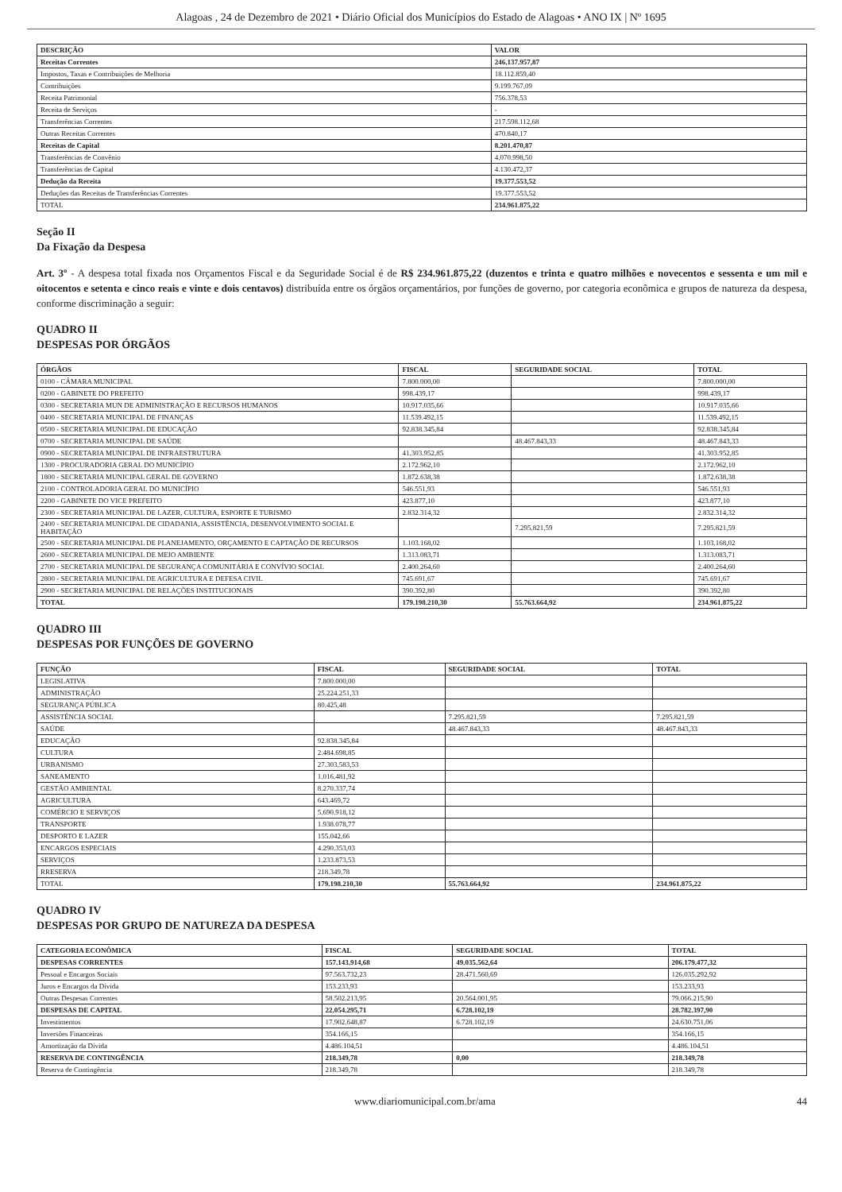Alagoas , 24 de Dezembro de 2021 • Diário Oficial dos Municípios do Estado de Alagoas • ANO IX | Nº 1695
| DESCRIÇÃO | VALOR |
| --- | --- |
| Receitas Correntes | 246.137.957,87 |
| Impostos, Taxas e Contribuições de Melhoria | 18.112.859,40 |
| Contribuições | 9.199.767,09 |
| Receita Patrimonial | 756.378,53 |
| Receita de Serviços | - |
| Transferências Correntes | 217.598.112,68 |
| Outras Receitas Correntes | 470.840,17 |
| Receitas de Capital | 8.201.470,87 |
| Transferências de Convênio | 4.070.998,50 |
| Transferências de Capital | 4.130.472,37 |
| Dedução da Receita | 19.377.553,52 |
| Deduções das Receitas de Transferências Correntes | 19.377.553,52 |
| TOTAL | 234.961.875,22 |
Seção II
Da Fixação da Despesa
Art. 3º - A despesa total fixada nos Orçamentos Fiscal e da Seguridade Social é de R$ 234.961.875,22 (duzentos e trinta e quatro milhões e novecentos e sessenta e um mil e oitocentos e setenta e cinco reais e vinte e dois centavos) distribuída entre os órgãos orçamentários, por funções de governo, por categoria econômica e grupos de natureza da despesa, conforme discriminação a seguir:
QUADRO II
DESPESAS POR ÓRGÃOS
| ÓRGÃOS | FISCAL | SEGURIDADE SOCIAL | TOTAL |
| --- | --- | --- | --- |
| 0100 - CÂMARA MUNICIPAL | 7.800.000,00 | | 7.800.000,00 |
| 0200 - GABINETE DO PREFEITO | 998.439,17 | | 998.439,17 |
| 0300 - SECRETARIA MUN DE ADMINISTRAÇÃO E RECURSOS HUMANOS | 10.917.035,66 | | 10.917.035,66 |
| 0400 - SECRETARIA MUNICIPAL DE FINANÇAS | 11.539.492,15 | | 11.539.492,15 |
| 0500 - SECRETARIA MUNICIPAL DE EDUCAÇÃO | 92.838.345,84 | | 92.838.345,84 |
| 0700 - SECRETARIA MUNICIPAL DE SAÚDE | | 48.467.843,33 | 48.467.843,33 |
| 0900 - SECRETARIA MUNICIPAL DE INFRAESTRUTURA | 41.303.952,85 | | 41.303.952,85 |
| 1300 - PROCURADORIA GERAL DO MUNICÍPIO | 2.172.962,10 | | 2.172.962,10 |
| 1800 - SECRETARIA MUNICIPAL GERAL DE GOVERNO | 1.872.638,38 | | 1.872.638,38 |
| 2100 - CONTROLADORIA GERAL DO MUNICÍPIO | 546.551,93 | | 546.551,93 |
| 2200 - GABINETE DO VICE PREFEITO | 423.877,10 | | 423.877,10 |
| 2300 - SECRETARIA MUNICIPAL DE LAZER, CULTURA, ESPORTE E TURISMO | 2.832.314,32 | | 2.832.314,32 |
| 2400 - SECRETARIA MUNICIPAL DE CIDADANIA, ASSISTÊNCIA, DESENVOLVIMENTO SOCIAL E HABITAÇÃO | | 7.295.821,59 | 7.295.821,59 |
| 2500 - SECRETARIA MUNICIPAL DE PLANEJAMENTO, ORÇAMENTO E CAPTAÇÃO DE RECURSOS | 1.103.168,02 | | 1.103.168,02 |
| 2600 - SECRETARIA MUNICIPAL DE MEIO AMBIENTE | 1.313.083,71 | | 1.313.083,71 |
| 2700 - SECRETARIA MUNICIPAL DE SEGURANÇA COMUNITÁRIA E CONVÍVIO SOCIAL | 2.400.264,60 | | 2.400.264,60 |
| 2800 - SECRETARIA MUNICIPAL DE AGRICULTURA E DEFESA CIVIL | 745.691,67 | | 745.691,67 |
| 2900 - SECRETARIA MUNICIPAL DE RELAÇÕES INSTITUCIONAIS | 390.392,80 | | 390.392,80 |
| TOTAL | 179.198.210,30 | 55.763.664,92 | 234.961.875,22 |
QUADRO III
DESPESAS POR FUNÇÕES DE GOVERNO
| FUNÇÃO | FISCAL | SEGURIDADE SOCIAL | TOTAL |
| --- | --- | --- | --- |
| LEGISLATIVA | 7.800.000,00 | | |
| ADMINISTRAÇÃO | 25.224.251,33 | | |
| SEGURANÇA PÚBLICA | 80.425,48 | | |
| ASSISTÊNCIA SOCIAL | | 7.295.821,59 | 7.295.821,59 |
| SAÚDE | | 48.467.843,33 | 48.467.843,33 |
| EDUCAÇÃO | 92.838.345,84 | | |
| CULTURA | 2.484.698,85 | | |
| URBANISMO | 27.303.583,53 | | |
| SANEAMENTO | 1.016.481,92 | | |
| GESTÃO AMBIENTAL | 8.270.337,74 | | |
| AGRICULTURA | 643.469,72 | | |
| COMÉRCIO E SERVIÇOS | 5.690.918,12 | | |
| TRANSPORTE | 1.938.078,77 | | |
| DESPORTO E LAZER | 155.042,66 | | |
| ENCARGOS ESPECIAIS | 4.290.353,03 | | |
| SERVIÇOS | 1.233.873,53 | | |
| RRESERVA | 218.349,78 | | |
| TOTAL | 179.198.210,30 | 55.763.664,92 | 234.961.875,22 |
QUADRO IV
DESPESAS POR GRUPO DE NATUREZA DA DESPESA
| CATEGORIA ECONÔMICA | FISCAL | SEGURIDADE SOCIAL | TOTAL |
| --- | --- | --- | --- |
| DESPESAS CORRENTES | 157.143.914,68 | 49.035.562,64 | 206.179.477,32 |
| Pessoal e Encargos Sociais | 97.563.732,23 | 28.471.560,69 | 126.035.292,92 |
| Juros e Encargos da Dívida | 153.233,93 | | 153.233,93 |
| Outras Despesas Correntes | 58.502.213,95 | 20.564.001,95 | 79.066.215,90 |
| DESPESAS DE CAPITAL | 22.054.295,71 | 6.728.102,19 | 28.782.397,90 |
| Investimentos | 17.902.648,87 | 6.728.102,19 | 24.630.751,06 |
| Inversões Financeiras | 354.166,15 | | 354.166,15 |
| Amortização da Dívida | 4.486.104,51 | | 4.486.104,51 |
| RESERVA DE CONTINGÊNCIA | 218.349,78 | 0,00 | 218.349,78 |
| Reserva de Contingência | 218.349,78 | | 218.349,78 |
www.diariomunicipal.com.br/ama 44